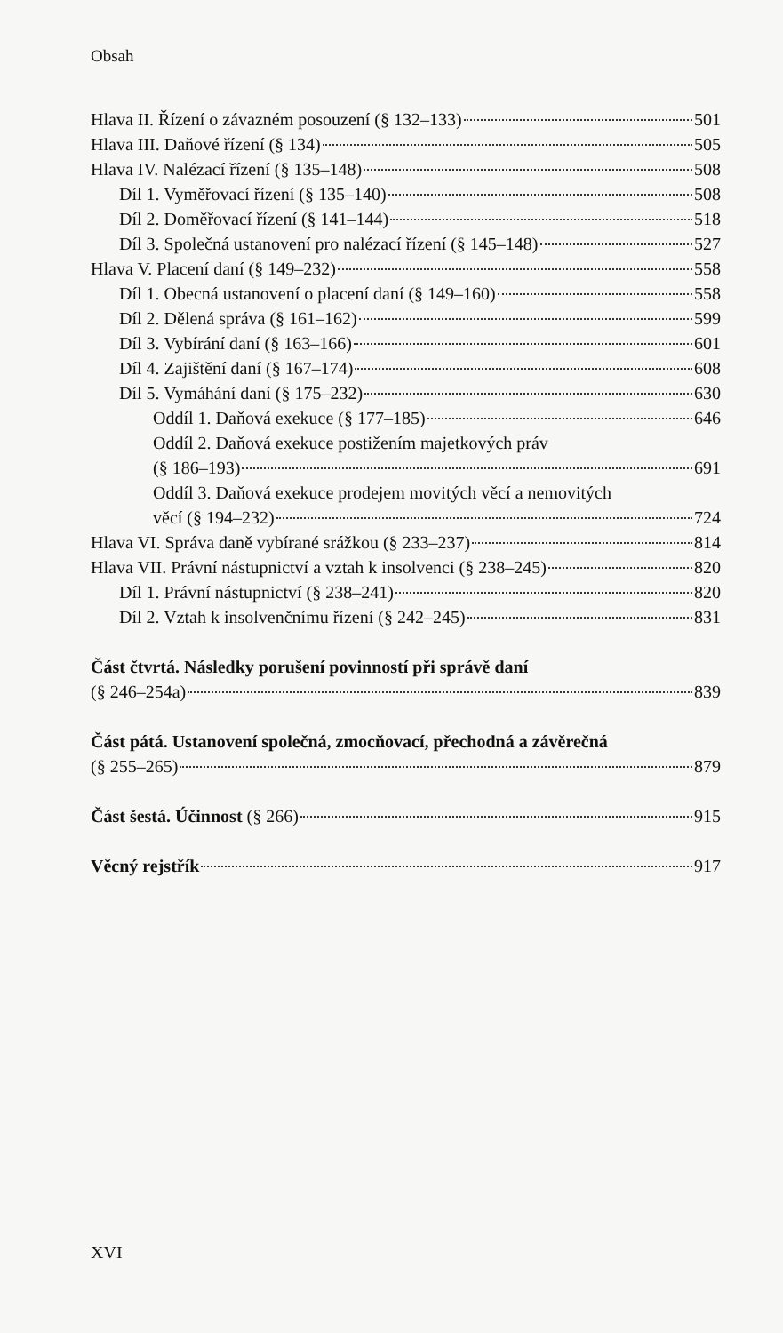Obsah
Hlava II. Řízení o závazném posouzení (§ 132–133) 501
Hlava III. Daňové řízení (§ 134) 505
Hlava IV. Nalézací řízení (§ 135–148) 508
Díl 1. Vyměřovací řízení (§ 135–140) 508
Díl 2. Doměřovací řízení (§ 141–144) 518
Díl 3. Společná ustanovení pro nalézací řízení (§ 145–148) 527
Hlava V. Placení daní (§ 149–232) 558
Díl 1. Obecná ustanovení o placení daní (§ 149–160) 558
Díl 2. Dělená správa (§ 161–162) 599
Díl 3. Vybírání daní (§ 163–166) 601
Díl 4. Zajištění daní (§ 167–174) 608
Díl 5. Vymáhání daní (§ 175–232) 630
Oddíl 1. Daňová exekuce (§ 177–185) 646
Oddíl 2. Daňová exekuce postižením majetkových práv
(§ 186–193) 691
Oddíl 3. Daňová exekuce prodejem movitých věcí a nemovitých
věcí (§ 194–232) 724
Hlava VI. Správa daně vybírané srážkou (§ 233–237) 814
Hlava VII. Právní nástupnictví a vztah k insolvenci (§ 238–245) 820
Díl 1. Právní nástupnictví (§ 238–241) 820
Díl 2. Vztah k insolvenčnímu řízení (§ 242–245) 831
Část čtvrtá. Následky porušení povinností při správě daní
(§ 246–254a) 839
Část pátá. Ustanovení společná, zmocňovací, přechodná a závěrečná
(§ 255–265) 879
Část šestá. Účinnost (§ 266) 915
Věcný rejstřík 917
XVI